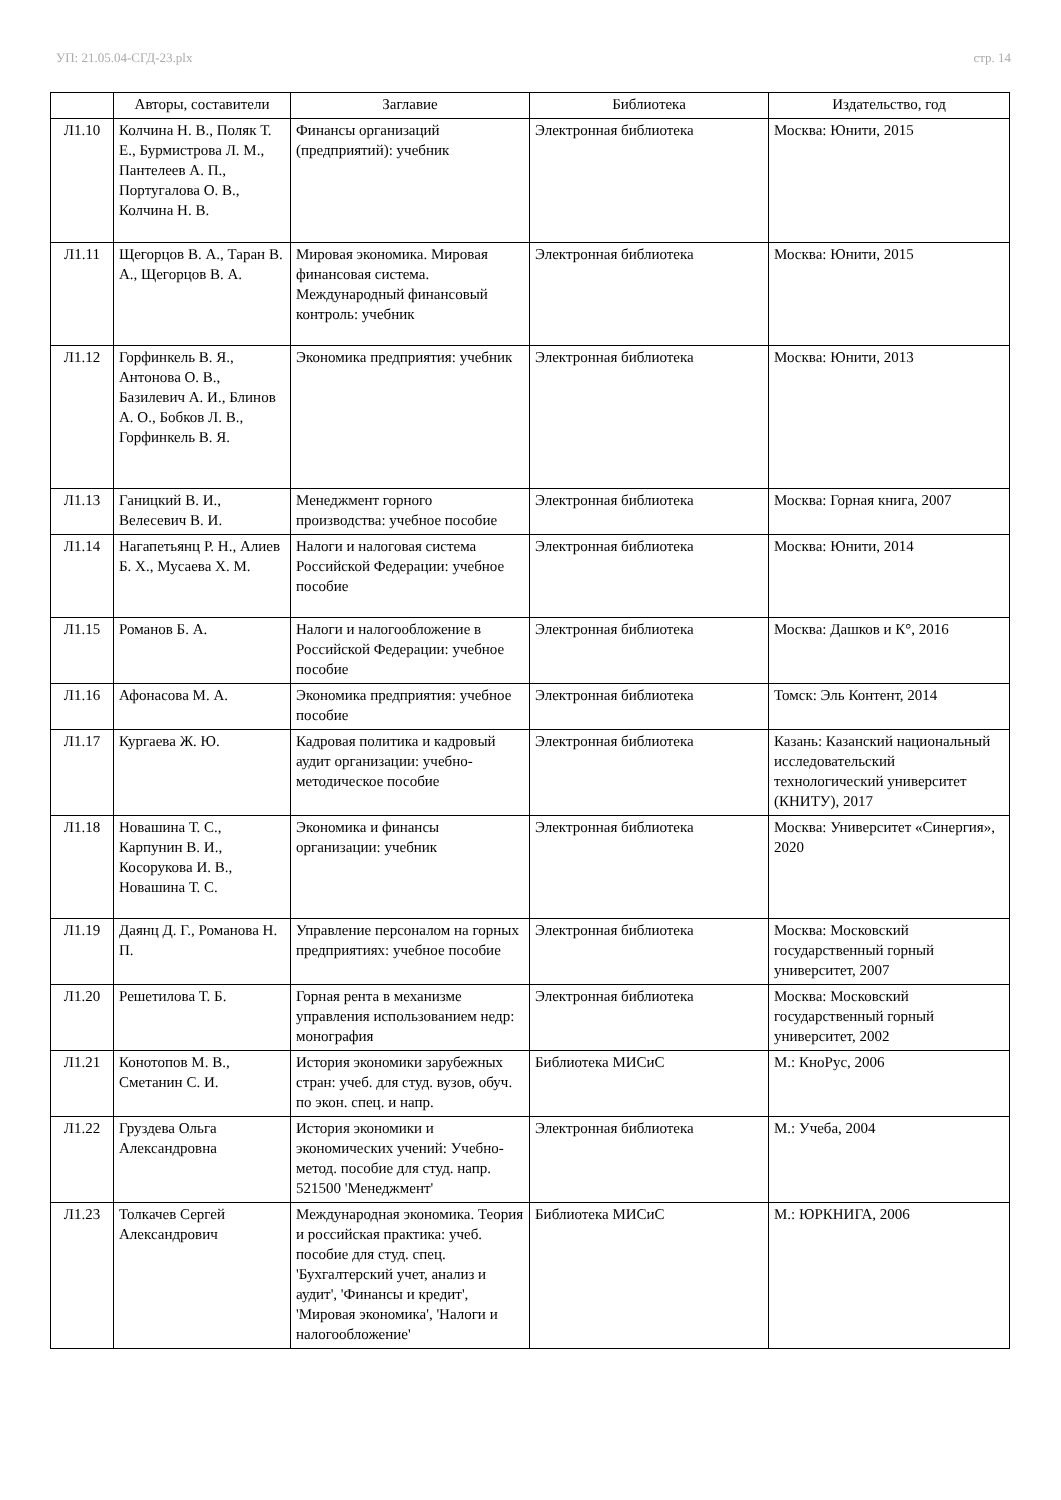УП: 21.05.04-СГД-23.plx стр. 14
| | Авторы, составители | Заглавие | Библиотека | Издательство, год |
| --- | --- | --- | --- | --- |
| Л1.10 | Колчина Н. В., Поляк Т. Е., Бурмистрова Л. М., Пантелеев А. П., Португалова О. В., Колчина Н. В. | Финансы организаций (предприятий): учебник | Электронная библиотека | Москва: Юнити, 2015 |
| Л1.11 | Щегорцов В. А., Таран В. А., Щегорцов В. А. | Мировая экономика. Мировая финансовая система. Международный финансовый контроль: учебник | Электронная библиотека | Москва: Юнити, 2015 |
| Л1.12 | Горфинкель В. Я., Антонова О. В., Базилевич А. И., Блинов А. О., Бобков Л. В., Горфинкель В. Я. | Экономика предприятия: учебник | Электронная библиотека | Москва: Юнити, 2013 |
| Л1.13 | Ганицкий В. И., Велесевич В. И. | Менеджмент горного производства: учебное пособие | Электронная библиотека | Москва: Горная книга, 2007 |
| Л1.14 | Нагапетьянц Р. Н., Алиев Б. Х., Мусаева Х. М. | Налоги и налоговая система Российской Федерации: учебное пособие | Электронная библиотека | Москва: Юнити, 2014 |
| Л1.15 | Романов Б. А. | Налоги и налогообложение в Российской Федерации: учебное пособие | Электронная библиотека | Москва: Дашков и К°, 2016 |
| Л1.16 | Афонасова М. А. | Экономика предприятия: учебное пособие | Электронная библиотека | Томск: Эль Контент, 2014 |
| Л1.17 | Кургаева Ж. Ю. | Кадровая политика и кадровый аудит организации: учебно-методическое пособие | Электронная библиотека | Казань: Казанский национальный исследовательский технологический университет (КНИТУ), 2017 |
| Л1.18 | Новашина Т. С., Карпунин В. И., Косорукова И. В., Новашина Т. С. | Экономика и финансы организации: учебник | Электронная библиотека | Москва: Университет «Синергия», 2020 |
| Л1.19 | Даянц Д. Г., Романова Н. П. | Управление персоналом на горных предприятиях: учебное пособие | Электронная библиотека | Москва: Московский государственный горный университет, 2007 |
| Л1.20 | Решетилова Т. Б. | Горная рента в механизме управления использованием недр: монография | Электронная библиотека | Москва: Московский государственный горный университет, 2002 |
| Л1.21 | Конотопов М. В., Сметанин С. И. | История экономики зарубежных стран: учеб. для студ. вузов, обуч. по экон. спец. и напр. | Библиотека МИСиС | М.: КноРус, 2006 |
| Л1.22 | Груздева Ольга Александровна | История экономики и экономических учений: Учебно-метод. пособие для студ. напр. 521500 'Менеджмент' | Электронная библиотека | М.: Учеба, 2004 |
| Л1.23 | Толкачев Сергей Александрович | Международная экономика. Теория и российская практика: учеб. пособие для студ. спец. 'Бухгалтерский учет, анализ и аудит', 'Финансы и кредит', 'Мировая экономика', 'Налоги и налогообложение' | Библиотека МИСиС | М.: ЮРКНИГА, 2006 |